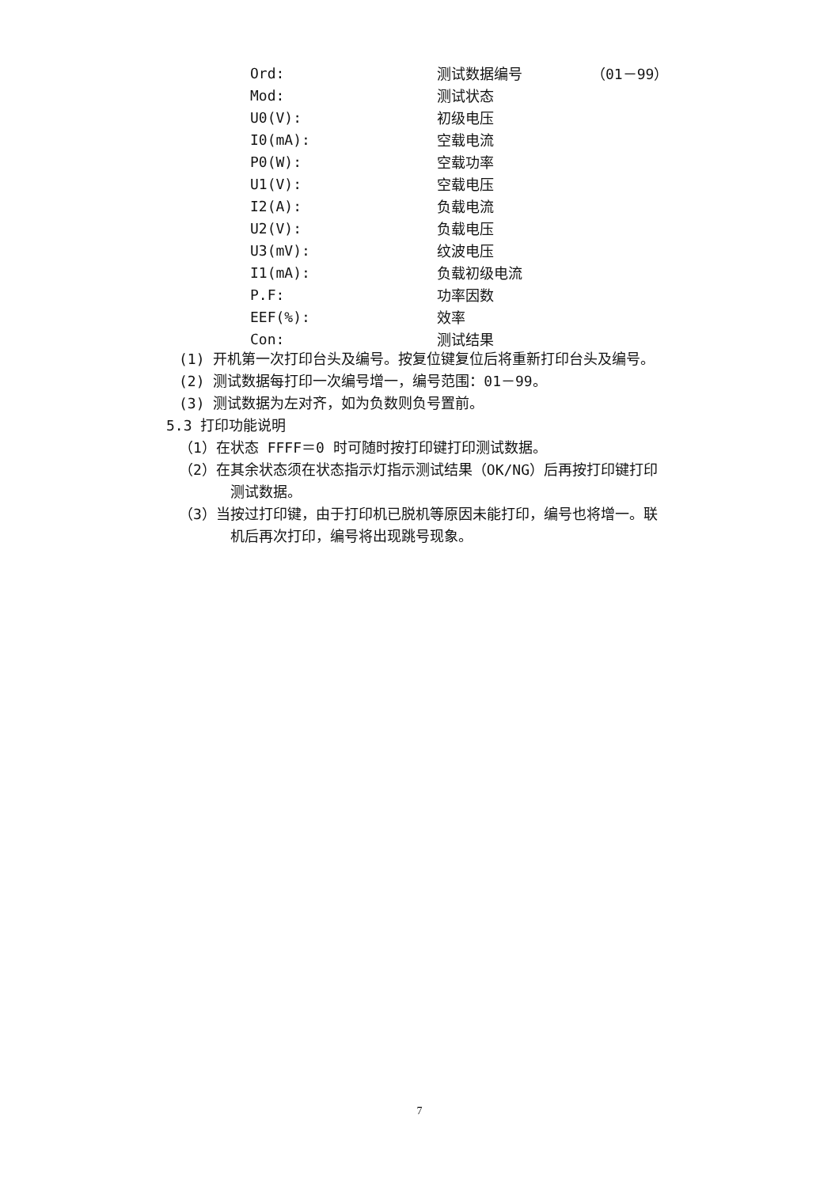| Ord: | 测试数据编号 | （01－99） |
| Mod: | 测试状态 | |
| U0(V): | 初级电压 | |
| I0(mA): | 空载电流 | |
| P0(W): | 空载功率 | |
| U1(V): | 空载电压 | |
| I2(A): | 负载电流 | |
| U2(V): | 负载电压 | |
| U3(mV): | 纹波电压 | |
| I1(mA): | 负载初级电流 | |
| P.F: | 功率因数 | |
| EEF(%): | 效率 | |
| Con: | 测试结果 | |
(1) 开机第一次打印台头及编号。按复位键复位后将重新打印台头及编号。
(2) 测试数据每打印一次编号增一，编号范围：01－99。
(3) 测试数据为左对齐，如为负数则负号置前。
5.3 打印功能说明
（1）在状态 FFFF＝0 时可随时按打印键打印测试数据。
（2）在其余状态须在状态指示灯指示测试结果（OK/NG）后再按打印键打印
测试数据。
（3）当按过打印键，由于打印机已脱机等原因未能打印，编号也将增一。联
机后再次打印，编号将出现跳号现象。
7